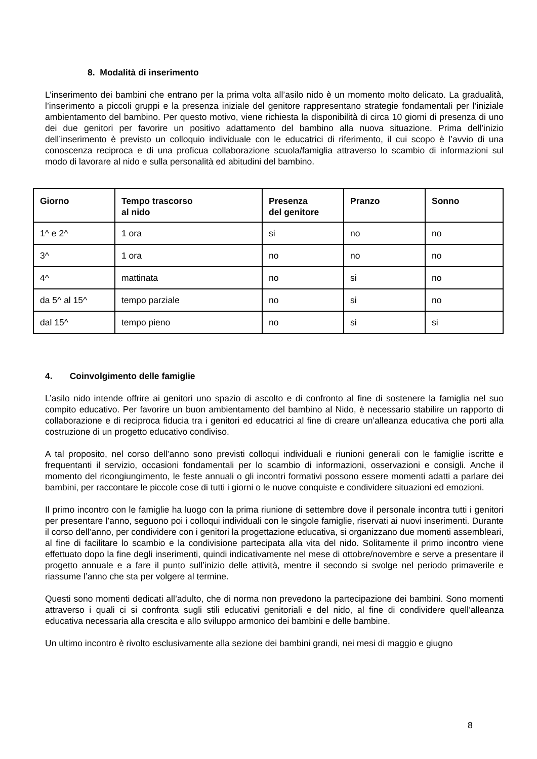8. Modalità di inserimento
L’inserimento dei bambini che entrano per la prima volta all’asilo nido è un momento molto delicato. La gradualità, l’inserimento a piccoli gruppi e la presenza iniziale del genitore rappresentano strategie fondamentali per l’iniziale ambientamento del bambino. Per questo motivo, viene richiesta la disponibilità di circa 10 giorni di presenza di uno dei due genitori per favorire un positivo adattamento del bambino alla nuova situazione. Prima dell’inizio dell’inserimento è previsto un colloquio individuale con le educatrici di riferimento, il cui scopo è l’avvio di una conoscenza reciproca e di una proficua collaborazione scuola/famiglia attraverso lo scambio di informazioni sul modo di lavorare al nido e sulla personalità ed abitudini del bambino.
| Giorno | Tempo trascorso al nido | Presenza del genitore | Pranzo | Sonno |
| --- | --- | --- | --- | --- |
| 1^ e 2^ | 1 ora | si | no | no |
| 3^ | 1 ora | no | no | no |
| 4^ | mattinata | no | si | no |
| da 5^ al 15^ | tempo parziale | no | si | no |
| dal 15^ | tempo pieno | no | si | si |
4. Coinvolgimento delle famiglie
L’asilo nido intende offrire ai genitori uno spazio di ascolto e di confronto al fine di sostenere la famiglia nel suo compito educativo. Per favorire un buon ambientamento del bambino al Nido, è necessario stabilire un rapporto di collaborazione e di reciproca fiducia tra i genitori ed educatrici al fine di creare un’alleanza educativa che porti alla costruzione di un progetto educativo condiviso.
A tal proposito, nel corso dell’anno sono previsti colloqui individuali e riunioni generali con le famiglie iscritte e frequentanti il servizio, occasioni fondamentali per lo scambio di informazioni, osservazioni e consigli. Anche il momento del ricongiungimento, le feste annuali o gli incontri formativi possono essere momenti adatti a parlare dei bambini, per raccontare le piccole cose di tutti i giorni o le nuove conquiste e condividere situazioni ed emozioni.
Il primo incontro con le famiglie ha luogo con la prima riunione di settembre dove il personale incontra tutti i genitori per presentare l’anno, seguono poi i colloqui individuali con le singole famiglie, riservati ai nuovi inserimenti. Durante il corso dell’anno, per condividere con i genitori la progettazione educativa, si organizzano due momenti assembleari, al fine di facilitare lo scambio e la condivisione partecipata alla vita del nido. Solitamente il primo incontro viene effettuato dopo la fine degli inserimenti, quindi indicativamente nel mese di ottobre/novembre e serve a presentare il progetto annuale e a fare il punto sull’inizio delle attività, mentre il secondo si svolge nel periodo primaverile e riassume l’anno che sta per volgere al termine.
Questi sono momenti dedicati all’adulto, che di norma non prevedono la partecipazione dei bambini. Sono momenti attraverso i quali ci si confronta sugli stili educativi genitoriali e del nido, al fine di condividere quell’alleanza educativa necessaria alla crescita e allo sviluppo armonico dei bambini e delle bambine.
Un ultimo incontro è rivolto esclusivamente alla sezione dei bambini grandi, nei mesi di maggio e giugno
8